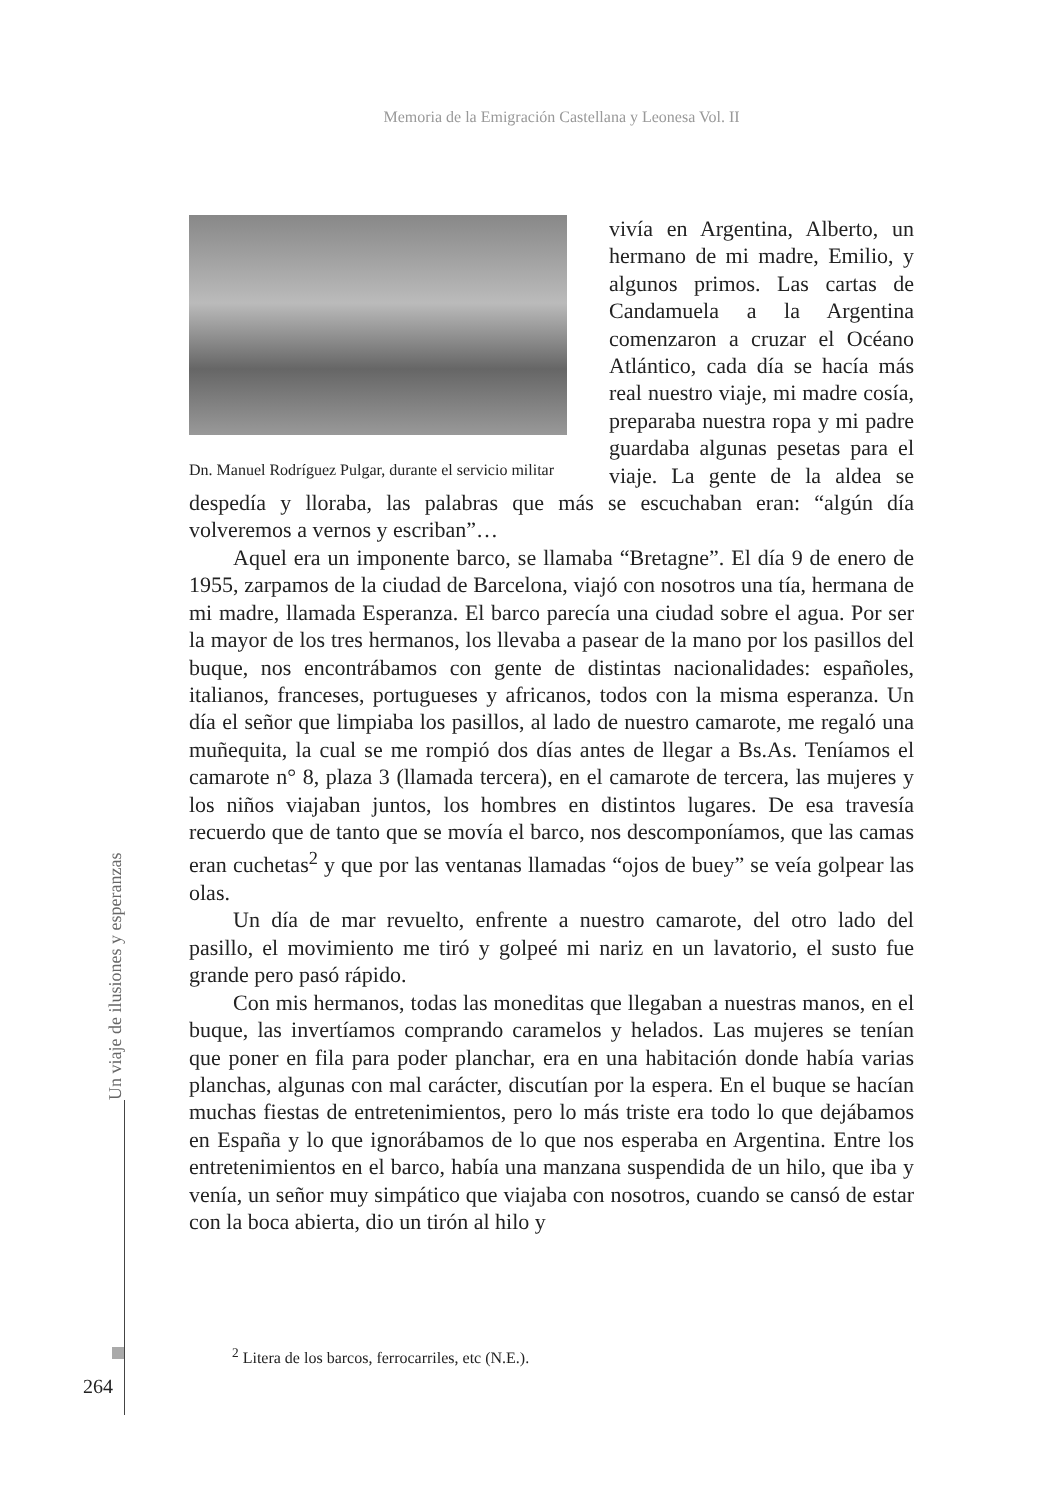Memoria de la Emigración Castellana y Leonesa Vol. II
Dn. Manuel Rodríguez Pulgar, durante el servicio militar
vivía en Argentina, Alberto, un hermano de mi madre, Emilio, y algunos primos. Las cartas de Candamuela a la Argentina comenzaron a cruzar el Océano Atlántico, cada día se hacía más real nuestro viaje, mi madre cosía, preparaba nuestra ropa y mi padre guardaba algunas pesetas para el viaje. La gente de la aldea se despedía y lloraba, las palabras que más se escuchaban eran: “algún día volveremos a vernos y escriban”…
Aquel era un imponente barco, se llamaba “Bretagne”. El día 9 de enero de 1955, zarpamos de la ciudad de Barcelona, viajó con nosotros una tía, hermana de mi madre, llamada Esperanza. El barco parecía una ciudad sobre el agua. Por ser la mayor de los tres hermanos, los llevaba a pasear de la mano por los pasillos del buque, nos encontrábamos con gente de distintas nacionalidades: españoles, italianos, franceses, portugueses y africanos, todos con la misma esperanza. Un día el señor que limpiaba los pasillos, al lado de nuestro camarote, me regaló una muñequita, la cual se me rompió dos días antes de llegar a Bs.As. Teníamos el camarote n° 8, plaza 3 (llamada tercera), en el camarote de tercera, las mujeres y los niños viajaban juntos, los hombres en distintos lugares. De esa travesía recuerdo que de tanto que se movía el barco, nos descomponíamos, que las camas eran cuchetas<sup>2</sup> y que por las ventanas llamadas “ojos de buey” se veía golpear las olas.
Un día de mar revuelto, enfrente a nuestro camarote, del otro lado del pasillo, el movimiento me tiró y golpeé mi nariz en un lavatorio, el susto fue grande pero pasó rápido.
Con mis hermanos, todas las moneditas que llegaban a nuestras manos, en el buque, las invertíamos comprando caramelos y helados. Las mujeres se tenían que poner en fila para poder planchar, era en una habitación donde había varias planchas, algunas con mal carácter, discutían por la espera. En el buque se hacían muchas fiestas de entretenimientos, pero lo más triste era todo lo que dejábamos en España y lo que ignorábamos de lo que nos esperaba en Argentina. Entre los entretenimientos en el barco, había una manzana suspendida de un hilo, que iba y venía, un señor muy simpático que viajaba con nosotros, cuando se cansó de estar con la boca abierta, dio un tirón al hilo y
Un viaje de ilusiones y esperanzas
<sup>2</sup> Litera de los barcos, ferrocarriles, etc (N.E.).
264